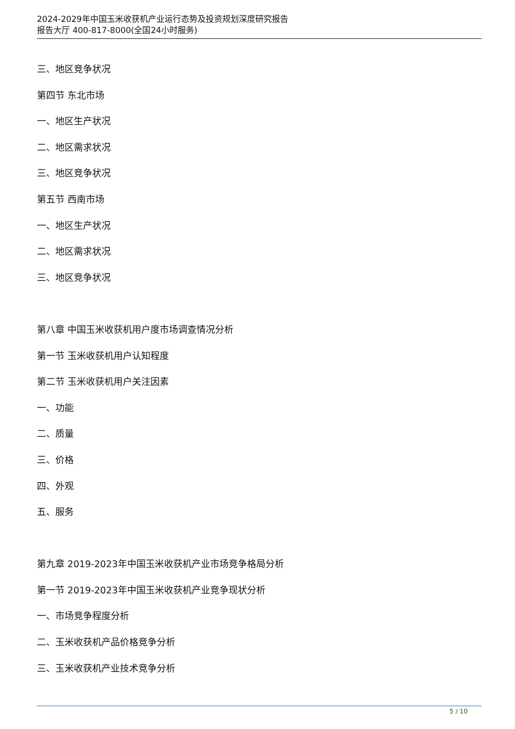2024-2029年中国玉米收获机产业运行态势及投资规划深度研究报告
报告大厅 400-817-8000(全国24小时服务)
三、地区竞争状况
第四节 东北市场
一、地区生产状况
二、地区需求状况
三、地区竞争状况
第五节 西南市场
一、地区生产状况
二、地区需求状况
三、地区竞争状况
第八章 中国玉米收获机用户度市场调查情况分析
第一节 玉米收获机用户认知程度
第二节 玉米收获机用户关注因素
一、功能
二、质量
三、价格
四、外观
五、服务
第九章 2019-2023年中国玉米收获机产业市场竞争格局分析
第一节 2019-2023年中国玉米收获机产业竞争现状分析
一、市场竞争程度分析
二、玉米收获机产品价格竞争分析
三、玉米收获机产业技术竞争分析
5 / 10